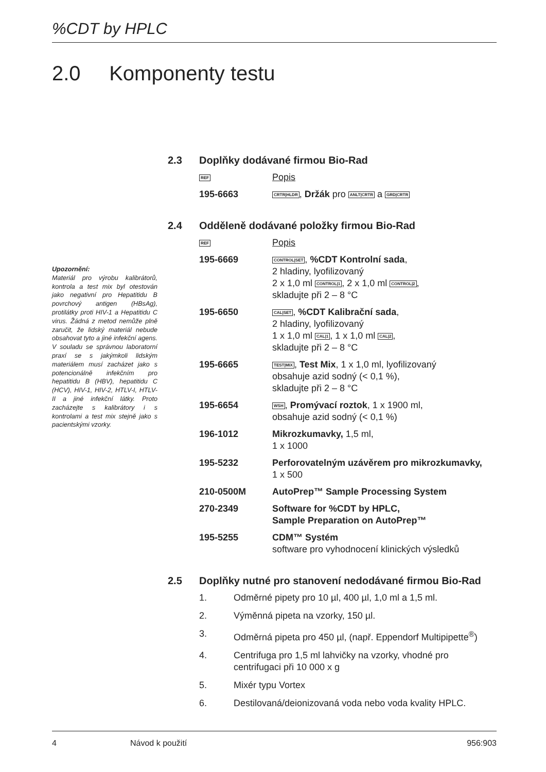%CDT by HPLC
2.0 Komponenty testu
Upozornění:
Materiál pro výrobu kalibrátorů, kontrola a test mix byl otestován jako negativní pro Hepatitidu B povrchový antigen (HBsAg), protilátky proti HIV-1 a Hepatitidu C virus. Žádná z metod nemůže plně zaručit, že lidský materiál nebude obsahovat tyto a jiné infekční agens. V souladu se správnou laboratorní praxí se s jakýmkoli lidským materiálem musí zacházet jako s potencionálně infekčním pro hepatitidu B (HBV), hepatitidu C (HCV), HIV-1, HIV-2, HTLV-I, HTLV-II a jiné infekční látky. Proto zacházejte s kalibrátory i s kontrolami a test mix stejně jako s pacientskými vzorky.
2.3 Doplňky dodávané firmou Bio-Rad
| REF | Popis |
| 195-6663 | CRTR/HLDR , Držák pro ANLT/CRTR a GRD/CRTR |
2.4 Odděleně dodávané položky firmou Bio-Rad
| REF | Popis |
| 195-6669 | CONTROL/SET , %CDT Kontrolní sada , 2 hladiny, lyofilizovaný 2 x 1,0 ml CONTROL/1 , 2 x 1,0 ml CONTROL/2 , skladujte při 2 – 8 °C |
| 195-6650 | CAL/SET , %CDT Kalibrační sada , 2 hladiny, lyofilizovaný 1 x 1,0 ml CAL/1 , 1 x 1,0 ml CAL/2 , skladujte při 2 – 8 °C |
| 195-6665 | TEST/MIX , Test Mix , 1 x 1,0 ml, lyofilizovaný obsahuje azid sodný (< 0,1 %), skladujte při 2 – 8 °C |
| 195-6654 | WSH , Promývací roztok , 1 x 1900 ml, obsahuje azid sodný (< 0,1 %) |
| 196-1012 | Mikrozkumavky, 1,5 ml, 1 x 1000 |
| 195-5232 | Perforovatelným uzávěrem pro mikrozkumavky, 1 x 500 |
| 210-0500M | AutoPrep™ Sample Processing System |
| 270-2349 | Software for %CDT by HPLC, Sample Preparation on AutoPrep™ |
| 195-5255 | CDM™ Systém software pro vyhodnocení klinických výsledků |
2.5 Doplňky nutné pro stanovení nedodávané firmou Bio-Rad
1. Odměrné pipety pro 10 µl, 400 µl, 1,0 ml a 1,5 ml.
2. Výměnná pipeta na vzorky, 150 µl.
3. Odměrná pipeta pro 450 µl, (např. Eppendorf Multipipette<sup>®</sup>)
4. Centrifuga pro 1,5 ml lahvičky na vzorky, vhodné pro centrifugaci při 10 000 x g
5. Mixér typu Vortex
6. Destilovaná/deionizovaná voda nebo voda kvality HPLC.
4 Návod k použití 956:903